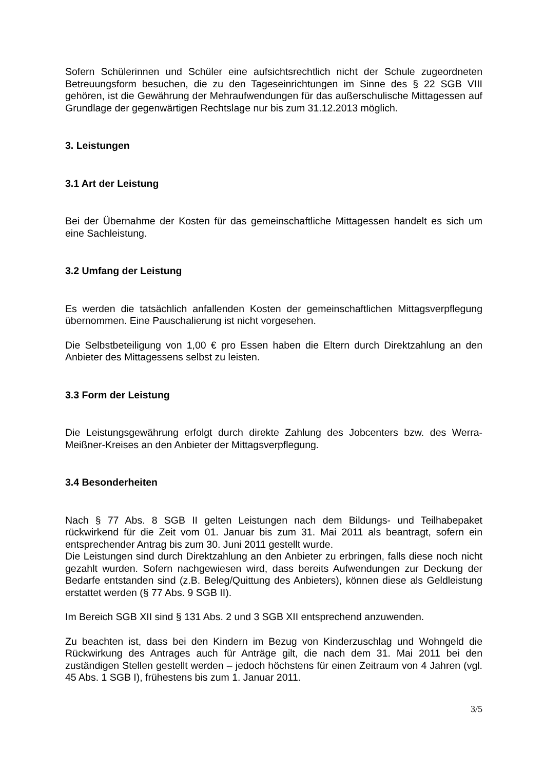Sofern Schülerinnen und Schüler eine aufsichtsrechtlich nicht der Schule zugeordneten Betreuungsform besuchen, die zu den Tageseinrichtungen im Sinne des § 22 SGB VIII gehören, ist die Gewährung der Mehraufwendungen für das außerschulische Mittagessen auf Grundlage der gegenwärtigen Rechtslage nur bis zum 31.12.2013 möglich.
3. Leistungen
3.1 Art der Leistung
Bei der Übernahme der Kosten für das gemeinschaftliche Mittagessen handelt es sich um eine Sachleistung.
3.2 Umfang der Leistung
Es werden die tatsächlich anfallenden Kosten der gemeinschaftlichen Mittagsverpflegung übernommen. Eine Pauschalierung ist nicht vorgesehen.
Die Selbstbeteiligung von 1,00 € pro Essen haben die Eltern durch Direktzahlung an den Anbieter des Mittagessens selbst zu leisten.
3.3 Form der Leistung
Die Leistungsgewährung erfolgt durch direkte Zahlung des Jobcenters bzw. des Werra-Meißner-Kreises an den Anbieter der Mittagsverpflegung.
3.4 Besonderheiten
Nach § 77 Abs. 8 SGB II gelten Leistungen nach dem Bildungs- und Teilhabepaket rückwirkend für die Zeit vom 01. Januar bis zum 31. Mai 2011 als beantragt, sofern ein entsprechender Antrag bis zum 30. Juni 2011 gestellt wurde.
Die Leistungen sind durch Direktzahlung an den Anbieter zu erbringen, falls diese noch nicht gezahlt wurden. Sofern nachgewiesen wird, dass bereits Aufwendungen zur Deckung der Bedarfe entstanden sind (z.B. Beleg/Quittung des Anbieters), können diese als Geldleistung erstattet werden (§ 77 Abs. 9 SGB II).
Im Bereich SGB XII sind § 131 Abs. 2 und 3 SGB XII entsprechend anzuwenden.
Zu beachten ist, dass bei den Kindern im Bezug von Kinderzuschlag und Wohngeld die Rückwirkung des Antrages auch für Anträge gilt, die nach dem 31. Mai 2011 bei den zuständigen Stellen gestellt werden – jedoch höchstens für einen Zeitraum von 4 Jahren (vgl. 45 Abs. 1 SGB I), frühestens bis zum 1. Januar 2011.
3/5